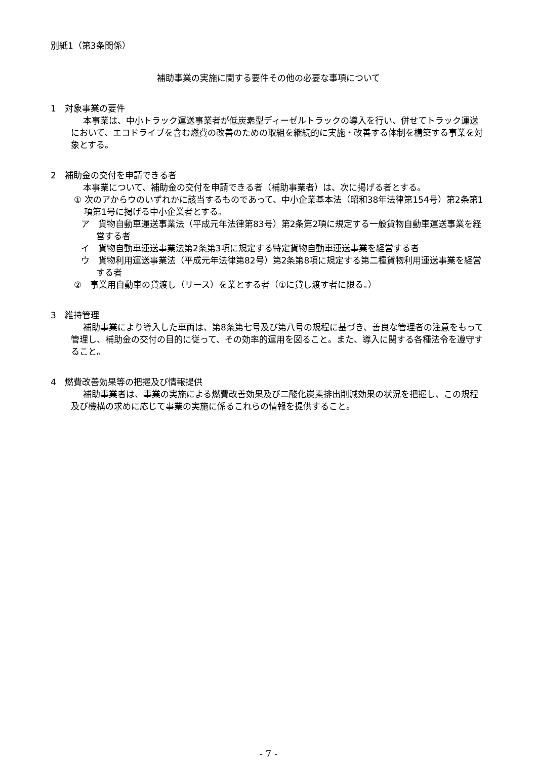別紙1（第3条関係）
補助事業の実施に関する要件その他の必要な事項について
1　対象事業の要件
本事業は、中小トラック運送事業者が低炭素型ディーゼルトラックの導入を行い、併せてトラック運送において、エコドライブを含む燃費の改善のための取組を継続的に実施・改善する体制を構築する事業を対象とする。
2　補助金の交付を申請できる者
本事業について、補助金の交付を申請できる者（補助事業者）は、次に掲げる者とする。
① 次のアからウのいずれかに該当するものであって、中小企業基本法（昭和38年法律第154号）第2条第1項第1号に掲げる中小企業者とする。
ア　貨物自動車運送事業法（平成元年法律第83号）第2条第2項に規定する一般貨物自動車運送事業を経営する者
イ　貨物自動車運送事業法第2条第3項に規定する特定貨物自動車運送事業を経営する者
ウ　貨物利用運送事業法（平成元年法律第82号）第2条第8項に規定する第二種貨物利用運送事業を経営する者
②　事業用自動車の貸渡し（リース）を業とする者（①に貸し渡す者に限る。）
3　維持管理
補助事業により導入した車両は、第8条第七号及び第八号の規程に基づき、善良な管理者の注意をもって管理し、補助金の交付の目的に従って、その効率的運用を図ること。また、導入に関する各種法令を遵守すること。
4　燃費改善効果等の把握及び情報提供
補助事業者は、事業の実施による燃費改善効果及び二酸化炭素排出削減効果の状況を把握し、この規程及び機構の求めに応じて事業の実施に係るこれらの情報を提供すること。
- 7 -